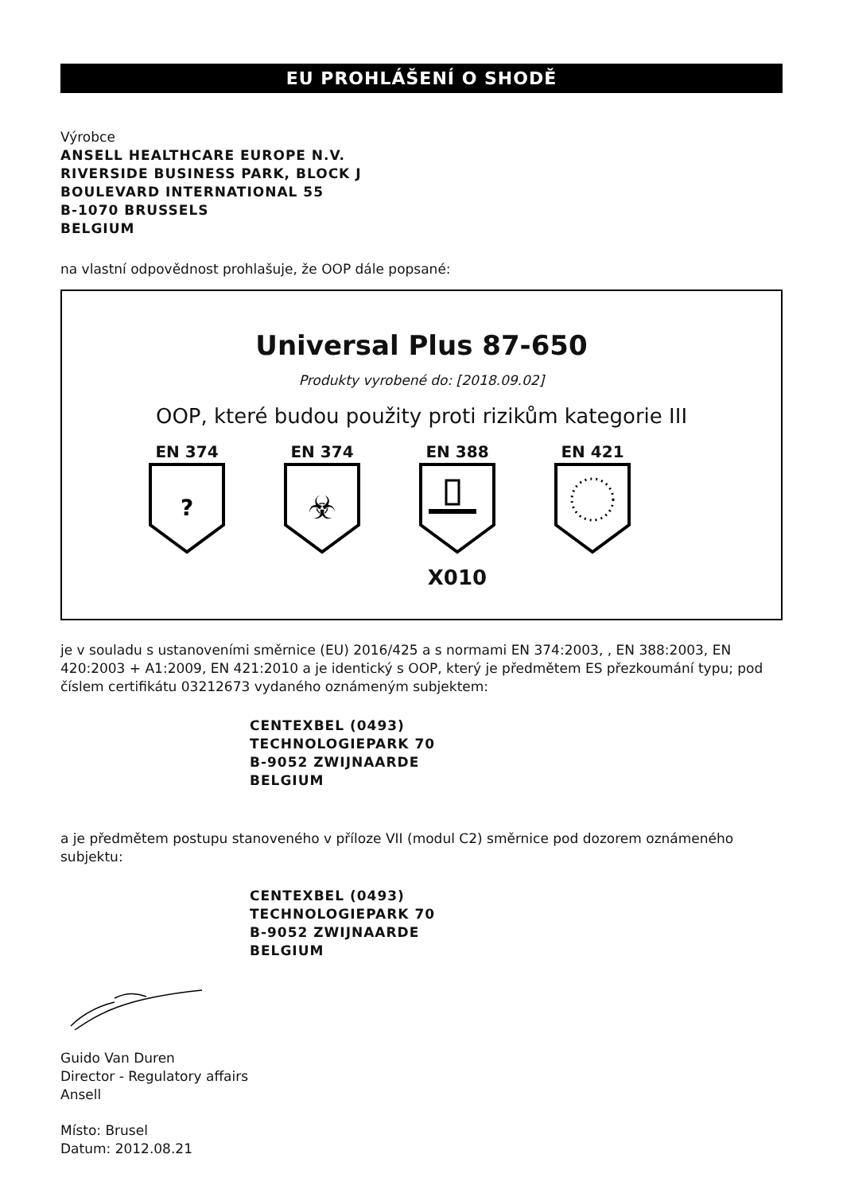EU PROHLÁŠENÍ O SHODĚ
Výrobce
ANSELL HEALTHCARE EUROPE N.V.
RIVERSIDE BUSINESS PARK, BLOCK J
BOULEVARD INTERNATIONAL 55
B-1070 BRUSSELS
BELGIUM
na vlastní odpovědnost prohlašuje, že OOP dále popsané:
Universal Plus 87-650
Produkty vyrobené do: [2018.09.02]
OOP, které budou použity proti rizikům kategorie III
EN 374
?
EN 374
☣
EN 388
X010
EN 421
je v souladu s ustanoveními směrnice (EU) 2016/425 a s normami EN 374:2003, , EN 388:2003, EN 420:2003 + A1:2009, EN 421:2010 a je identický s OOP, který je předmětem ES přezkoumání typu; pod číslem certifikátu 03212673 vydaného oznámeným subjektem:
CENTEXBEL (0493)
TECHNOLOGIEPARK 70
B-9052 ZWIJNAARDE
BELGIUM
a je předmětem postupu stanoveného v příloze VII (modul C2) směrnice pod dozorem oznámeného subjektu:
CENTEXBEL (0493)
TECHNOLOGIEPARK 70
B-9052 ZWIJNAARDE
BELGIUM
Guido Van Duren
Director - Regulatory affairs
Ansell
Místo: Brusel
Datum: 2012.08.21